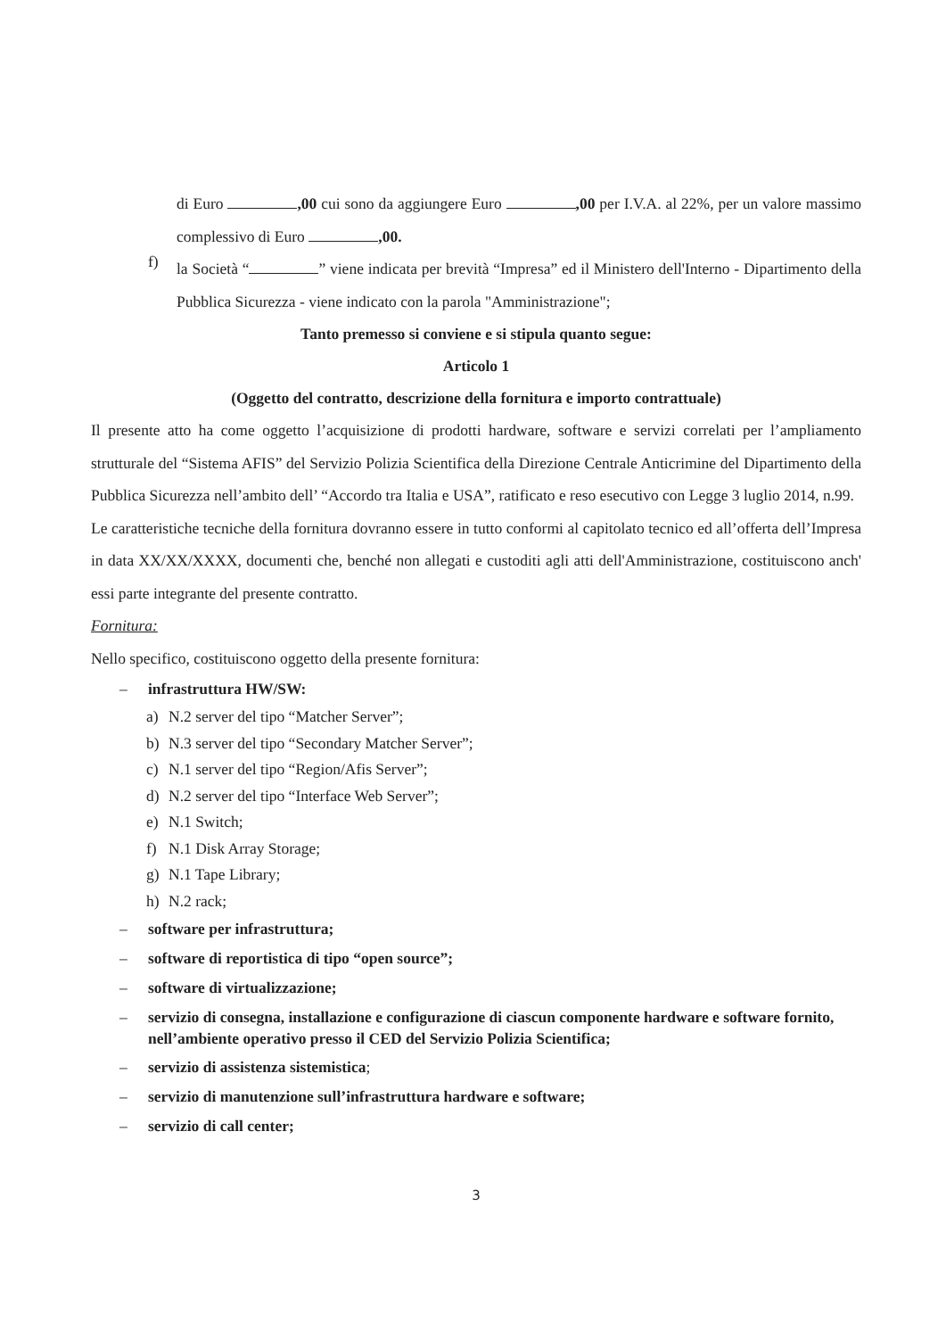di Euro ,00 cui sono da aggiungere Euro ,00 per I.V.A. al 22%, per un valore massimo complessivo di Euro ,00.
f)
la Società “ ” viene indicata per brevità “Impresa” ed il Ministero dell'Interno - Dipartimento della Pubblica Sicurezza - viene indicato con la parola "Amministrazione";
Tanto premesso si conviene e si stipula quanto segue:
Articolo 1
(Oggetto del contratto, descrizione della fornitura e importo contrattuale)
Il presente atto ha come oggetto l’acquisizione di prodotti hardware, software e servizi correlati per l’ampliamento strutturale del “Sistema AFIS” del Servizio Polizia Scientifica della Direzione Centrale Anticrimine del Dipartimento della Pubblica Sicurezza nell’ambito dell’ “Accordo tra Italia e USA”, ratificato e reso esecutivo con Legge 3 luglio 2014, n.99.
Le caratteristiche tecniche della fornitura dovranno essere in tutto conformi al capitolato tecnico ed all’offerta dell’Impresa in data XX/XX/XXXX, documenti che, benché non allegati e custoditi agli atti dell'Amministrazione, costituiscono anch' essi parte integrante del presente contratto.
Fornitura:
Nello specifico, costituiscono oggetto della presente fornitura:
– infrastruttura HW/SW:
a) N.2 server del tipo “Matcher Server”;
b) N.3 server del tipo “Secondary Matcher Server”;
c) N.1 server del tipo “Region/Afis Server”;
d) N.2 server del tipo “Interface Web Server”;
e) N.1 Switch;
f) N.1 Disk Array Storage;
g) N.1 Tape Library;
h) N.2 rack;
– software per infrastruttura;
– software di reportistica di tipo “open source”;
– software di virtualizzazione;
– servizio di consegna, installazione e configurazione di ciascun componente hardware e software fornito, nell’ambiente operativo presso il CED del Servizio Polizia Scientifica;
– servizio di assistenza sistemistica;
– servizio di manutenzione sull’infrastruttura hardware e software;
– servizio di call center;
3